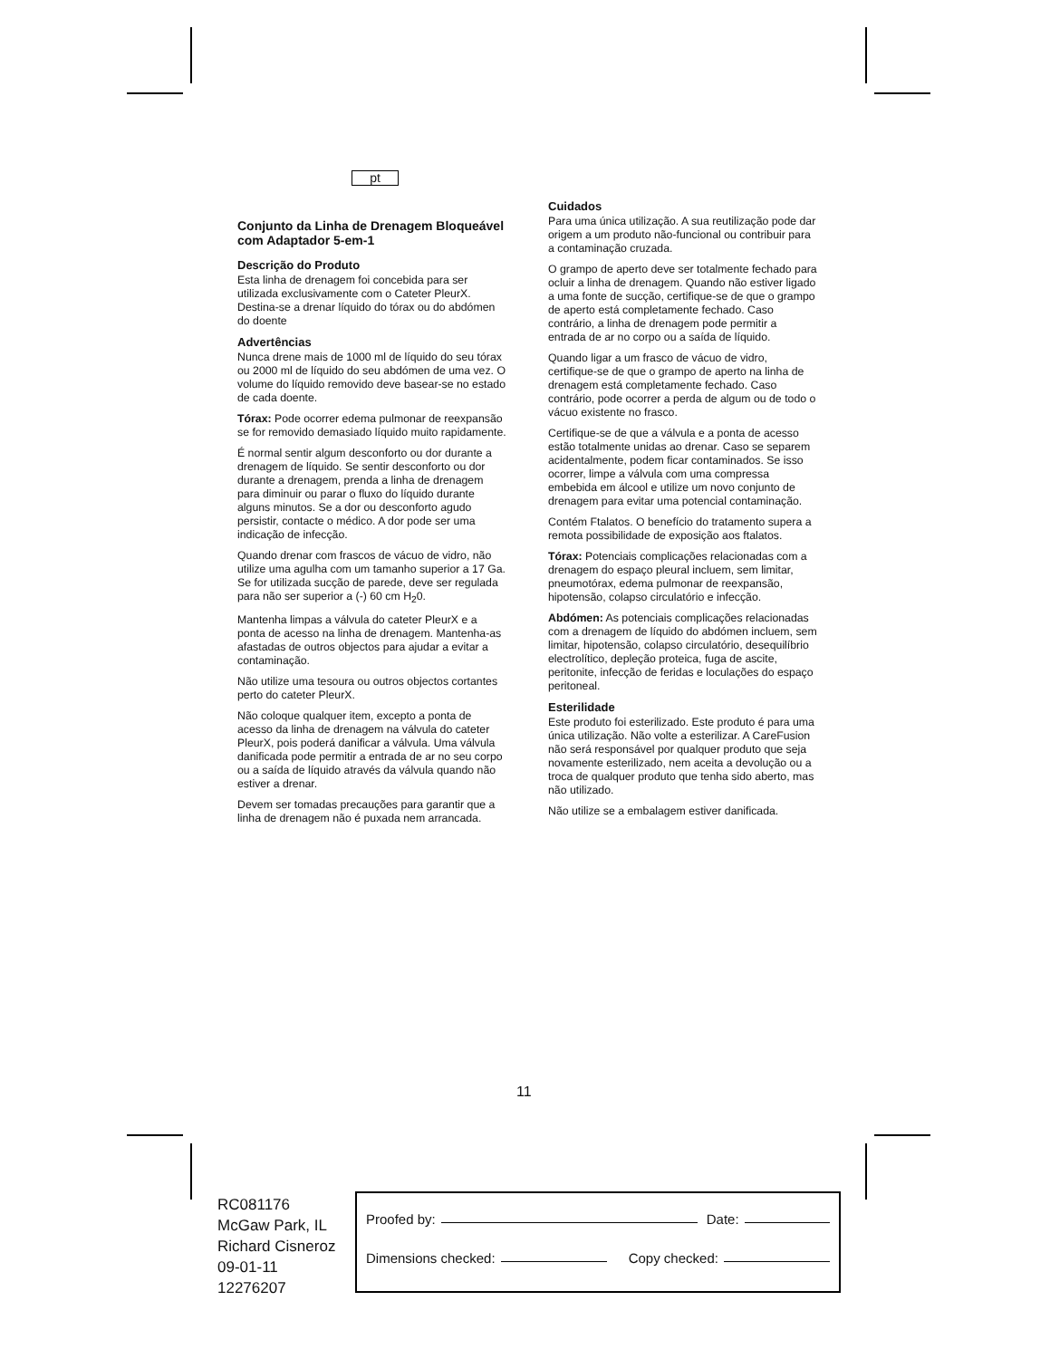pt
Conjunto da Linha de Drenagem Bloqueável com Adaptador 5-em-1
Descrição do Produto
Esta linha de drenagem foi concebida para ser utilizada exclusivamente com o Cateter PleurX. Destina-se a drenar líquido do tórax ou do abdómen do doente
Advertências
Nunca drene mais de 1000 ml de líquido do seu tórax ou 2000 ml de líquido do seu abdómen de uma vez. O volume do líquido removido deve basear-se no estado de cada doente.
Tórax: Pode ocorrer edema pulmonar de reexpansão se for removido demasiado líquido muito rapidamente.
É normal sentir algum desconforto ou dor durante a drenagem de líquido. Se sentir desconforto ou dor durante a drenagem, prenda a linha de drenagem para diminuir ou parar o fluxo do líquido durante alguns minutos. Se a dor ou desconforto agudo persistir, contacte o médico. A dor pode ser uma indicação de infecção.
Quando drenar com frascos de vácuo de vidro, não utilize uma agulha com um tamanho superior a 17 Ga. Se for utilizada sucção de parede, deve ser regulada para não ser superior a (-) 60 cm H<sub>2</sub>0.
Mantenha limpas a válvula do cateter PleurX e a ponta de acesso na linha de drenagem. Mantenha-as afastadas de outros objectos para ajudar a evitar a contaminação.
Não utilize uma tesoura ou outros objectos cortantes perto do cateter PleurX.
Não coloque qualquer item, excepto a ponta de acesso da linha de drenagem na válvula do cateter PleurX, pois poderá danificar a válvula. Uma válvula danificada pode permitir a entrada de ar no seu corpo ou a saída de líquido através da válvula quando não estiver a drenar.
Devem ser tomadas precauções para garantir que a linha de drenagem não é puxada nem arrancada.
Cuidados
Para uma única utilização. A sua reutilização pode dar origem a um produto não-funcional ou contribuir para a contaminação cruzada.
O grampo de aperto deve ser totalmente fechado para ocluir a linha de drenagem. Quando não estiver ligado a uma fonte de sucção, certifique-se de que o grampo de aperto está completamente fechado. Caso contrário, a linha de drenagem pode permitir a entrada de ar no corpo ou a saída de líquido.
Quando ligar a um frasco de vácuo de vidro, certifique-se de que o grampo de aperto na linha de drenagem está completamente fechado. Caso contrário, pode ocorrer a perda de algum ou de todo o vácuo existente no frasco.
Certifique-se de que a válvula e a ponta de acesso estão totalmente unidas ao drenar. Caso se separem acidentalmente, podem ficar contaminados. Se isso ocorrer, limpe a válvula com uma compressa embebida em álcool e utilize um novo conjunto de drenagem para evitar uma potencial contaminação.
Contém Ftalatos. O benefício do tratamento supera a remota possibilidade de exposição aos ftalatos.
Tórax: Potenciais complicações relacionadas com a drenagem do espaço pleural incluem, sem limitar, pneumotórax, edema pulmonar de reexpansão, hipotensão, colapso circulatório e infecção.
Abdómen: As potenciais complicações relacionadas com a drenagem de líquido do abdómen incluem, sem limitar, hipotensão, colapso circulatório, desequilíbrio electrolítico, depleção proteica, fuga de ascite, peritonite, infecção de feridas e loculações do espaço peritoneal.
Esterilidade
Este produto foi esterilizado. Este produto é para uma única utilização. Não volte a esterilizar. A CareFusion não será responsável por qualquer produto que seja novamente esterilizado, nem aceita a devolução ou a troca de qualquer produto que tenha sido aberto, mas não utilizado.
Não utilize se a embalagem estiver danificada.
11
RC081176
McGaw Park, IL
Richard Cisneroz
09-01-11
12276207
Proofed by: Date:
Dimensions checked: Copy checked: